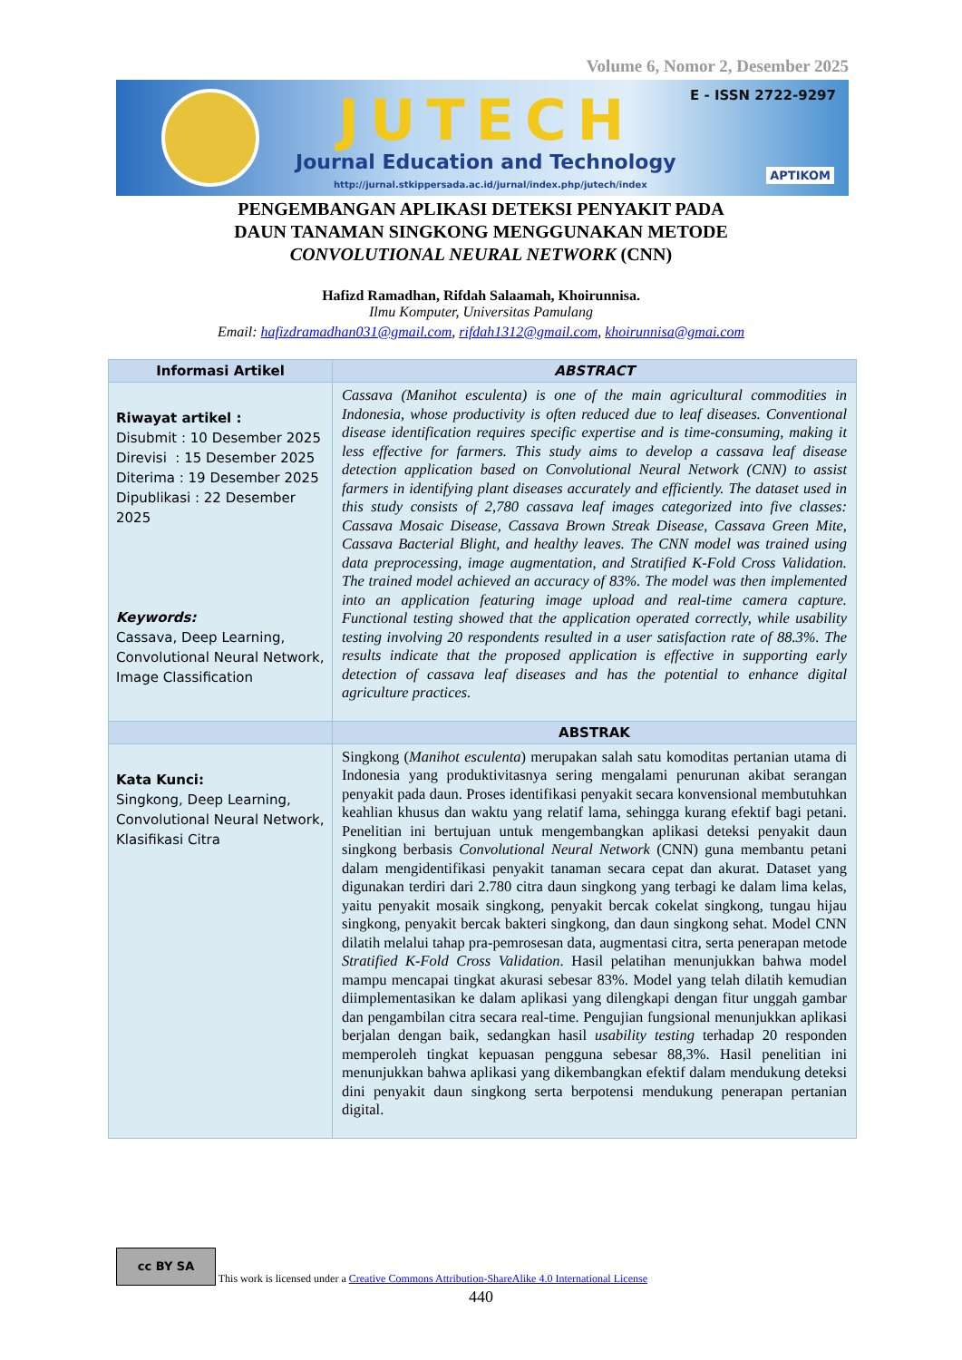Volume 6, Nomor 2, Desember 2025
JUTECH
Journal Education and Technology
http://jurnal.stkippersada.ac.id/jurnal/index.php/jutech/index
E - ISSN 2722-9297
APTIKOM
PENGEMBANGAN APLIKASI DETEKSI PENYAKIT PADA
DAUN TANAMAN SINGKONG MENGGUNAKAN METODE
CONVOLUTIONAL NEURAL NETWORK (CNN)
Hafizd Ramadhan, Rifdah Salaamah, Khoirunnisa.
Ilmu Komputer, Universitas Pamulang
Email: hafizdramadhan031@gmail.com, rifdah1312@gmail.com, khoirunnisa@gmai.com
| Informasi Artikel | ABSTRACT |
| --- | --- |
| Riwayat artikel : Disubmit : 10 Desember 2025 Direvisi : 15 Desember 2025 Diterima : 19 Desember 2025 Dipublikasi : 22 Desember 2025 Keywords: Cassava, Deep Learning, Convolutional Neural Network, Image Classification | Cassava (Manihot esculenta) is one of the main agricultural commodities in Indonesia, whose productivity is often reduced due to leaf diseases. Conventional disease identification requires specific expertise and is time-consuming, making it less effective for farmers. This study aims to develop a cassava leaf disease detection application based on Convolutional Neural Network (CNN) to assist farmers in identifying plant diseases accurately and efficiently. The dataset used in this study consists of 2,780 cassava leaf images categorized into five classes: Cassava Mosaic Disease, Cassava Brown Streak Disease, Cassava Green Mite, Cassava Bacterial Blight, and healthy leaves. The CNN model was trained using data preprocessing, image augmentation, and Stratified K-Fold Cross Validation. The trained model achieved an accuracy of 83%. The model was then implemented into an application featuring image upload and real-time camera capture. Functional testing showed that the application operated correctly, while usability testing involving 20 respondents resulted in a user satisfaction rate of 88.3%. The results indicate that the proposed application is effective in supporting early detection of cassava leaf diseases and has the potential to enhance digital agriculture practices. |
| | ABSTRAK |
| Kata Kunci: Singkong, Deep Learning, Convolutional Neural Network, Klasifikasi Citra | Singkong ( Manihot esculenta ) merupakan salah satu komoditas pertanian utama di Indonesia yang produktivitasnya sering mengalami penurunan akibat serangan penyakit pada daun. Proses identifikasi penyakit secara konvensional membutuhkan keahlian khusus dan waktu yang relatif lama, sehingga kurang efektif bagi petani. Penelitian ini bertujuan untuk mengembangkan aplikasi deteksi penyakit daun singkong berbasis Convolutional Neural Network (CNN) guna membantu petani dalam mengidentifikasi penyakit tanaman secara cepat dan akurat. Dataset yang digunakan terdiri dari 2.780 citra daun singkong yang terbagi ke dalam lima kelas, yaitu penyakit mosaik singkong, penyakit bercak cokelat singkong, tungau hijau singkong, penyakit bercak bakteri singkong, dan daun singkong sehat. Model CNN dilatih melalui tahap pra-pemrosesan data, augmentasi citra, serta penerapan metode Stratified K-Fold Cross Validation . Hasil pelatihan menunjukkan bahwa model mampu mencapai tingkat akurasi sebesar 83%. Model yang telah dilatih kemudian diimplementasikan ke dalam aplikasi yang dilengkapi dengan fitur unggah gambar dan pengambilan citra secara real-time. Pengujian fungsional menunjukkan aplikasi berjalan dengan baik, sedangkan hasil usability testing terhadap 20 responden memperoleh tingkat kepuasan pengguna sebesar 88,3%. Hasil penelitian ini menunjukkan bahwa aplikasi yang dikembangkan efektif dalam mendukung deteksi dini penyakit daun singkong serta berpotensi mendukung penerapan pertanian digital. |
cc BY SA This work is licensed under a Creative Commons Attribution-ShareAlike 4.0 International License
440